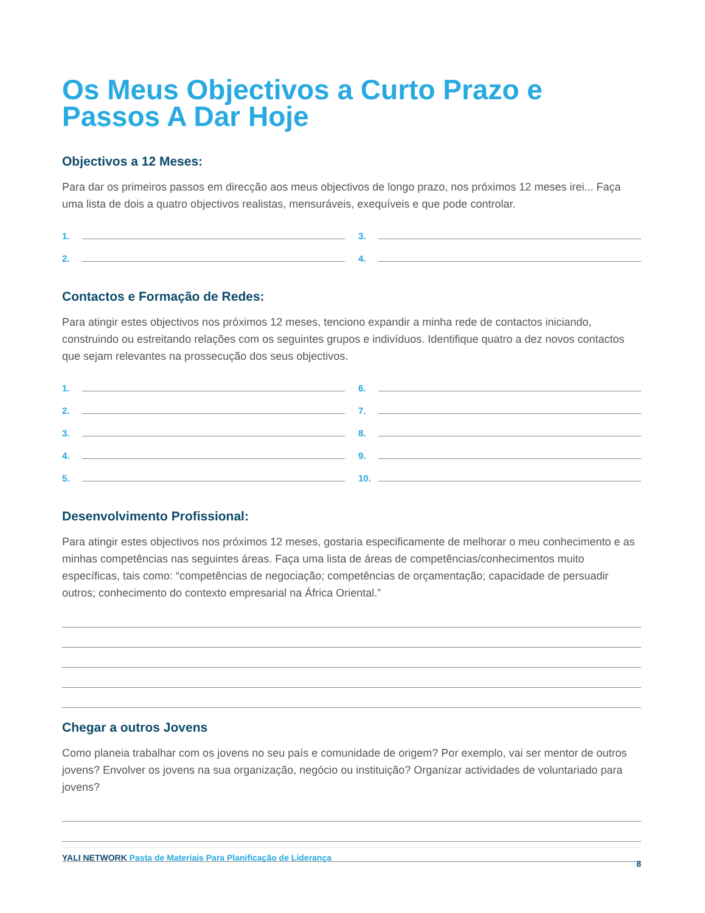Os Meus Objectivos a Curto Prazo e Passos A Dar Hoje
Objectivos a 12 Meses:
Para dar os primeiros passos em direcção aos meus objectivos de longo prazo, nos próximos 12 meses irei... Faça uma lista de dois a quatro objectivos realistas, mensuráveis, exequíveis e que pode controlar.
1.
2.
3.
4.
Contactos e Formação de Redes:
Para atingir estes objectivos nos próximos 12 meses, tenciono expandir a minha rede de contactos iniciando, construindo ou estreitando relações com os seguintes grupos e indivíduos. Identifique quatro a dez novos contactos que sejam relevantes na prossecução dos seus objectivos.
1.
2.
3.
4.
5.
6.
7.
8.
9.
10.
Desenvolvimento Profissional:
Para atingir estes objectivos nos próximos 12 meses, gostaria especificamente de melhorar o meu conhecimento e as minhas competências nas seguintes áreas. Faça uma lista de áreas de competências/conhecimentos muito específicas, tais como: “competências de negociação; competências de orçamentação; capacidade de persuadir outros; conhecimento do contexto empresarial na África Oriental.”
Chegar a outros Jovens
Como planeia trabalhar com os jovens no seu país e comunidade de origem? Por exemplo, vai ser mentor de outros jovens? Envolver os jovens na sua organização, negócio ou instituição? Organizar actividades de voluntariado para jovens?
YALI NETWORK Pasta de Materiais Para Planificação de Liderança
8